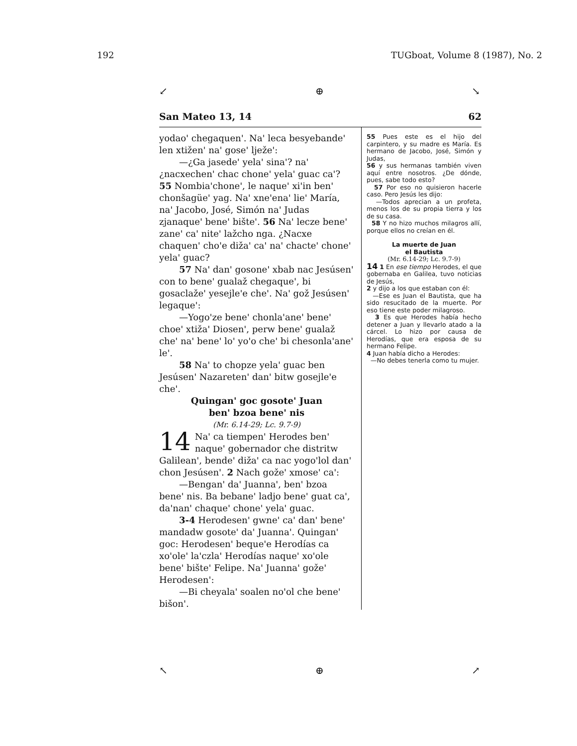192 TUGboat, Volume 8 (1987), No. 2
↙ ⊕ ↘
San Mateo 13, 14 62
yodao' chegaquen'. Na' leca besyebande' len xtižen' na' gose' lježe':
—¿Ga jasede' yela' sina'? na' ¿nacxechen' chac chone' yela' guac ca'? 55 Nombia'chone', le naque' xi'in ben' chonšagüe' yag. Na' xne'ena' lie' María, na' Jacobo, José, Simón na' Judas zjanaque' bene' bište'. 56 Na' lecze bene' zane' ca' nite' lažcho nga. ¿Nacxe chaquen' cho'e diža' ca' na' chacte' chone' yela' guac?
57 Na' dan' gosone' xbab nac Jesúsen' con to bene' gualaž chegaque', bi gosaclaže' yesejle'e che'. Na' gož Jesúsen' legaque':
—Yogo'ze bene' chonla'ane' bene' choe' xtiža' Diosen', perw bene' gualaž che' na' bene' lo' yo'o che' bi chesonla'ane' le'.
58 Na' to chopze yela' guac ben Jesúsen' Nazareten' dan' bitw gosejle'e che'.
Quingan' goc gosote' Juan
ben' bzoa bene' nis
(Mr. 6.14-29; Lc. 9.7-9)
14 Na' ca tiempen' Herodes ben' naque' gobernador che distritw Galilean', bende' diža' ca nac yogo'lol dan' chon Jesúsen'. 2 Nach gože' xmose' ca':
—Bengan' da' Juanna', ben' bzoa bene' nis. Ba bebane' ladjo bene' guat ca', da'nan' chaque' chone' yela' guac.
3-4 Herodesen' gwne' ca' dan' bene' mandadw gosote' da' Juanna'. Quingan' goc: Herodesen' beque'e Herodías ca xo'ole' la'czla' Herodías naque' xo'ole bene' bište' Felipe. Na' Juanna' gože' Herodesen':
—Bi cheyala' soalen no'ol che bene' bišon'.
55 Pues este es el hijo del carpintero, y su madre es María. Es hermano de Jacobo, José, Simón y Judas,
56 y sus hermanas también viven aquí entre nosotros. ¿De dónde, pues, sabe todo esto?
57 Por eso no quisieron hacerle caso. Pero Jesús les dijo:
—Todos aprecian a un profeta, menos los de su propia tierra y los de su casa.
58 Y no hizo muchos milagros allí, porque ellos no creían en él.
La muerte de Juan
el Bautista
(Mr. 6.14-29; Lc. 9.7-9)
14 1 En ese tiempo Herodes, el que gobernaba en Galilea, tuvo noticias de Jesús,
2 y dijo a los que estaban con él:
—Ese es Juan el Bautista, que ha sido resucitado de la muerte. Por eso tiene este poder milagroso.
3 Es que Herodes había hecho detener a Juan y llevarlo atado a la cárcel. Lo hizo por causa de Herodías, que era esposa de su hermano Felipe.
4 Juan había dicho a Herodes:
—No debes tenerla como tu mujer.
↖ ⊕ ↗